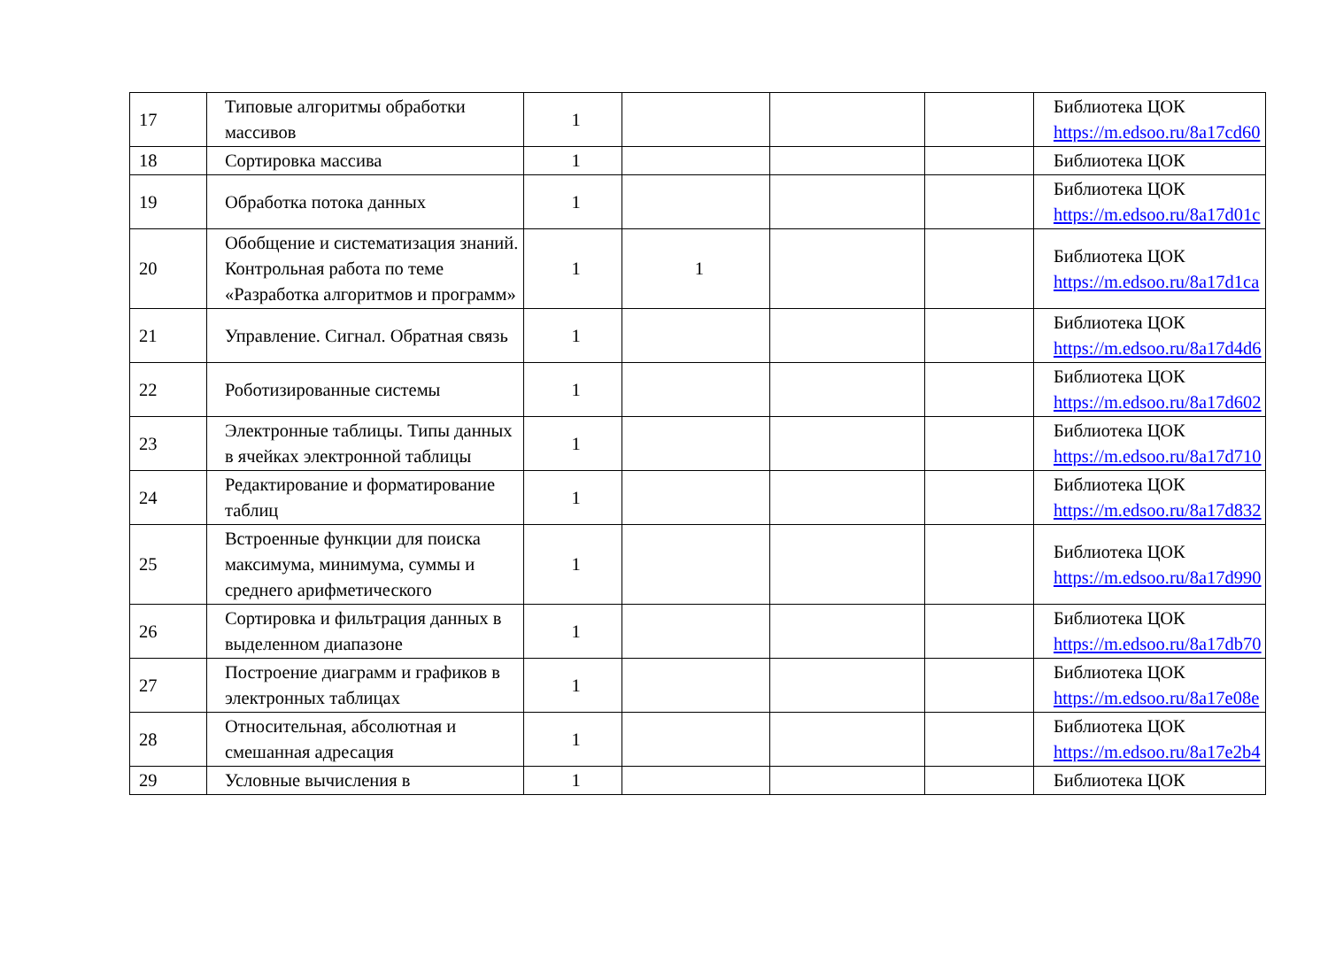| 17 | Типовые алгоритмы обработки массивов | 1 | | | | Библиотека ЦОК https://m.edsoo.ru/8a17cd60 |
| 18 | Сортировка массива | 1 | | | | Библиотека ЦОК |
| 19 | Обработка потока данных | 1 | | | | Библиотека ЦОК https://m.edsoo.ru/8a17d01c |
| 20 | Обобщение и систематизация знаний. Контрольная работа по теме «Разработка алгоритмов и программ» | 1 | 1 | | | Библиотека ЦОК https://m.edsoo.ru/8a17d1ca |
| 21 | Управление. Сигнал. Обратная связь | 1 | | | | Библиотека ЦОК https://m.edsoo.ru/8a17d4d6 |
| 22 | Роботизированные системы | 1 | | | | Библиотека ЦОК https://m.edsoo.ru/8a17d602 |
| 23 | Электронные таблицы. Типы данных в ячейках электронной таблицы | 1 | | | | Библиотека ЦОК https://m.edsoo.ru/8a17d710 |
| 24 | Редактирование и форматирование таблиц | 1 | | | | Библиотека ЦОК https://m.edsoo.ru/8a17d832 |
| 25 | Встроенные функции для поиска максимума, минимума, суммы и среднего арифметического | 1 | | | | Библиотека ЦОК https://m.edsoo.ru/8a17d990 |
| 26 | Сортировка и фильтрация данных в выделенном диапазоне | 1 | | | | Библиотека ЦОК https://m.edsoo.ru/8a17db70 |
| 27 | Построение диаграмм и графиков в электронных таблицах | 1 | | | | Библиотека ЦОК https://m.edsoo.ru/8a17e08e |
| 28 | Относительная, абсолютная и смешанная адресация | 1 | | | | Библиотека ЦОК https://m.edsoo.ru/8a17e2b4 |
| 29 | Условные вычисления в | 1 | | | | Библиотека ЦОК |